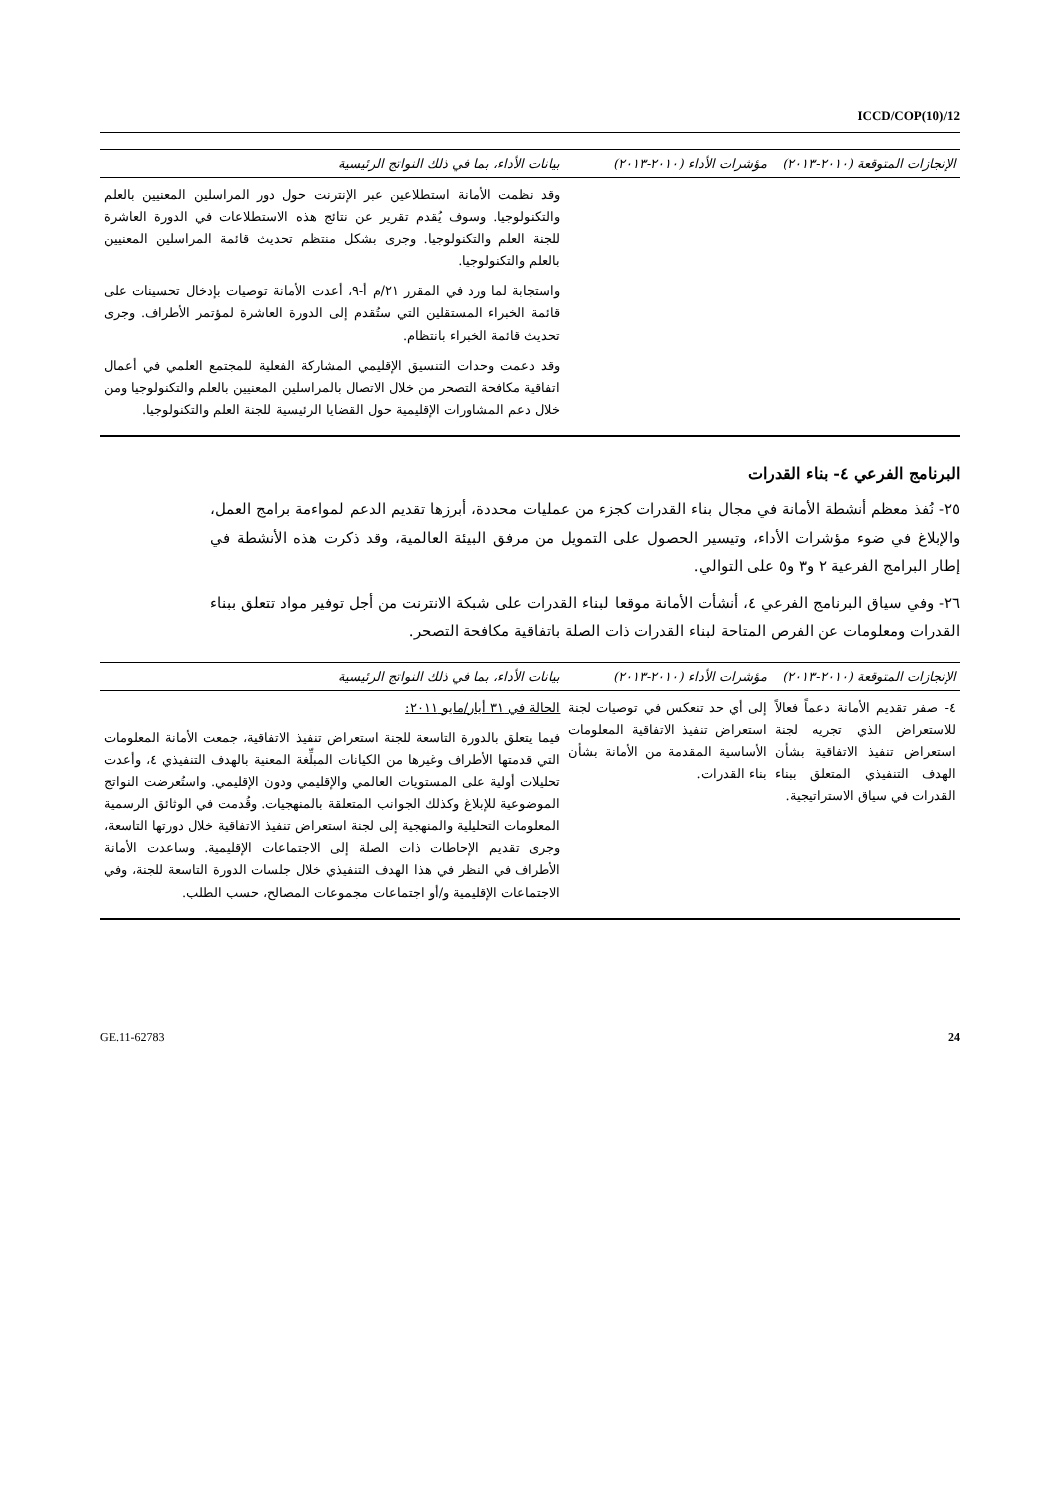ICCD/COP(10)/12
| الإنجازات المتوقعة (٢٠١٠-٢٠١٣) | مؤشرات الأداء (٢٠١٠-٢٠١٣) | بيانات الأداء، بما في ذلك النواتج الرئيسية |
| --- | --- | --- |
| | | وقد نظمت الأمانة استطلاعين عبر الإنترنت حول دور المراسلين المعنيين بالعلم والتكنولوجيا. وسوف يُقدم تقرير عن نتائج هذه الاستطلاعات في الدورة العاشرة للجنة العلم والتكنولوجيا. وجرى بشكل منتظم تحديث قائمة المراسلين المعنيين بالعلم والتكنولوجيا. واستجابة لما ورد في المقرر ٢١/م أ-٩، أعدت الأمانة توصيات بإدخال تحسينات على قائمة الخبراء المستقلين التي ستُقدم إلى الدورة العاشرة لمؤتمر الأطراف. وجرى تحديث قائمة الخبراء بانتظام. وقد دعمت وحدات التنسيق الإقليمي المشاركة الفعلية للمجتمع العلمي في أعمال اتفاقية مكافحة التصحر من خلال الاتصال بالمراسلين المعنيين بالعلم والتكنولوجيا ومن خلال دعم المشاورات الإقليمية حول القضايا الرئيسية للجنة العلم والتكنولوجيا. |
البرنامج الفرعي ٤- بناء القدرات
٢٥- نُفذ معظم أنشطة الأمانة في مجال بناء القدرات كجزء من عمليات محددة، أبرزها تقديم الدعم لمواءمة برامج العمل، والإبلاغ في ضوء مؤشرات الأداء، وتيسير الحصول على التمويل من مرفق البيئة العالمية، وقد ذكرت هذه الأنشطة في إطار البرامج الفرعية ٢ و٣ و٥ على التوالي.
٢٦- وفي سياق البرنامج الفرعي ٤، أنشأت الأمانة موقعا لبناء القدرات على شبكة الانترنت من أجل توفير مواد تتعلق ببناء القدرات ومعلومات عن الفرص المتاحة لبناء القدرات ذات الصلة باتفاقية مكافحة التصحر.
| الإنجازات المتوقعة (٢٠١٠-٢٠١٣) | مؤشرات الأداء (٢٠١٠-٢٠١٣) | بيانات الأداء، بما في ذلك النواتج الرئيسية |
| --- | --- | --- |
| ٤- صفر تقديم الأمانة دعماً فعالاً للاستعراض الذي تجريه لجنة استعراض تنفيذ الاتفاقية بشأن الهدف التنفيذي المتعلق ببناء القدرات في سياق الاستراتيجية. | إلى أي حد تنعكس في توصيات لجنة استعراض تنفيذ الاتفاقية المعلومات الأساسية المقدمة من الأمانة بشأن بناء القدرات. | الحالة في ٣١ أيار/مايو ٢٠١١: فيما يتعلق بالدورة التاسعة للجنة استعراض تنفيذ الاتفاقية، جمعت الأمانة المعلومات التي قدمتها الأطراف وغيرها من الكيانات المبلِّغة المعنية بالهدف التنفيذي ٤، وأعدت تحليلات أولية على المستويات العالمي والإقليمي ودون الإقليمي. واستُعرضت النواتج الموضوعية للإبلاغ وكذلك الجوانب المتعلقة بالمنهجيات. وقُدمت في الوثائق الرسمية المعلومات التحليلية والمنهجية إلى لجنة استعراض تنفيذ الاتفاقية خلال دورتها التاسعة، وجرى تقديم الإحاطات ذات الصلة إلى الاجتماعات الإقليمية. وساعدت الأمانة الأطراف في النظر في هذا الهدف التنفيذي خلال جلسات الدورة التاسعة للجنة، وفي الاجتماعات الإقليمية و/أو اجتماعات مجموعات المصالح، حسب الطلب. |
GE.11-62783 24